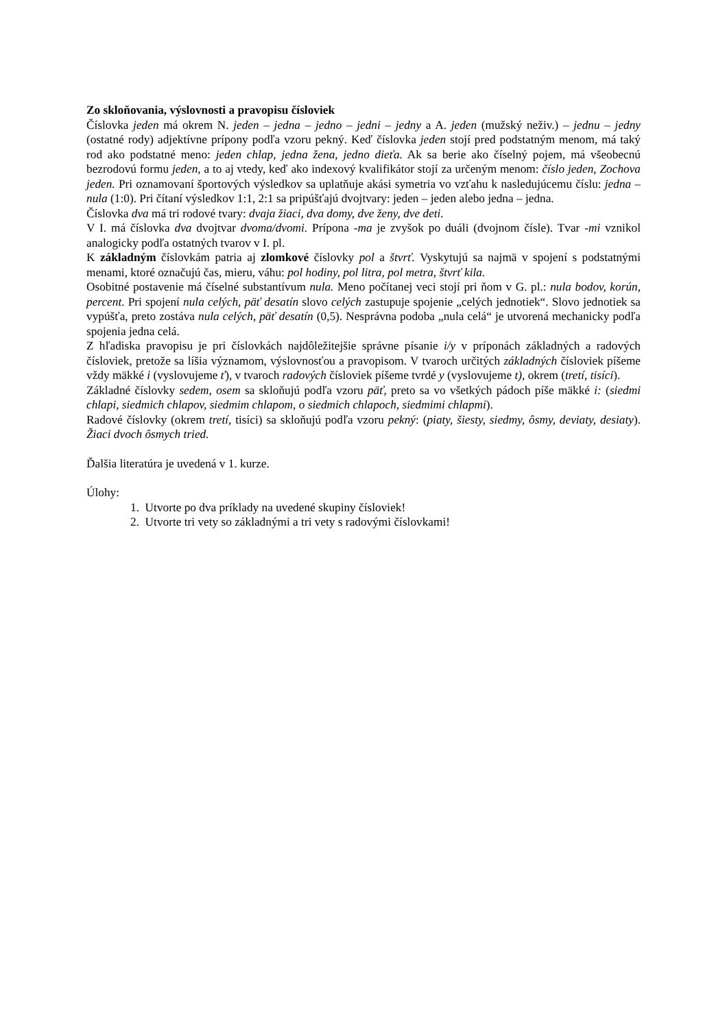Zo skloňovania, výslovnosti a pravopisu čísloviek
Číslovka jeden má okrem N. jeden – jedna – jedno – jedni – jedny a A. jeden (mužský neživ.) – jednu – jedny (ostatné rody) adjektívne prípony podľa vzoru pekný. Keď číslovka jeden stojí pred podstatným menom, má taký rod ako podstatné meno: jeden chlap, jedna žena, jedno dieťa. Ak sa berie ako číselný pojem, má všeobecnú bezrodovú formu jeden, a to aj vtedy, keď ako indexový kvalifikátor stojí za určeným menom: číslo jeden, Zochova jeden. Pri oznamovaní športových výsledkov sa uplatňuje akási symetria vo vzťahu k nasledujúcemu číslu: jedna – nula (1:0). Pri čítaní výsledkov 1:1, 2:1 sa pripúšťajú dvojtvary: jeden – jeden alebo jedna – jedna.
Číslovka dva má tri rodové tvary: dvaja žiaci, dva domy, dve ženy, dve deti.
V I. má číslovka dva dvojtvar dvoma/dvomi. Prípona -ma je zvyšok po duáli (dvojnom čísle). Tvar -mi vznikol analogicky podľa ostatných tvarov v I. pl.
K základným číslovkám patria aj zlomkové číslovky pol a štvrť. Vyskytujú sa najmä v spojení s podstatnými menami, ktoré označujú čas, mieru, váhu: pol hodiny, pol litra, pol metra, štvrť kila.
Osobitné postavenie má číselné substantívum nula. Meno počítanej veci stojí pri ňom v G. pl.: nula bodov, korún, percent. Pri spojení nula celých, päť desatín slovo celých zastupuje spojenie „celých jednotiek“. Slovo jednotiek sa vypúšťa, preto zostáva nula celých, päť desatín (0,5). Nesprávna podoba „nula celá“ je utvorená mechanicky podľa spojenia jedna celá.
Z hľadiska pravopisu je pri číslovkách najdôležitejšie správne písanie i/y v príponách základných a radových čísloviek, pretože sa líšia významom, výslovnosťou a pravopisom. V tvaroch určitých základných čísloviek píšeme vždy mäkké i (vyslovujeme ť), v tvaroch radových čísloviek píšeme tvrdé y (vyslovujeme t), okrem (tretí, tisíci).
Základné číslovky sedem, osem sa skloňujú podľa vzoru päť, preto sa vo všetkých pádoch píše mäkké i: (siedmi chlapi, siedmich chlapov, siedmim chlapom, o siedmich chlapoch, siedmimi chlapmi).
Radové číslovky (okrem tretí, tisíci) sa skloňujú podľa vzoru pekný: (piaty, šiesty, siedmy, ôsmy, deviaty, desiaty). Žiaci dvoch ôsmych tried.
Ďalšia literatúra je uvedená v 1. kurze.
Úlohy:
1. Utvorte po dva príklady na uvedené skupiny čísloviek!
2. Utvorte tri vety so základnými a tri vety s radovými číslovkami!